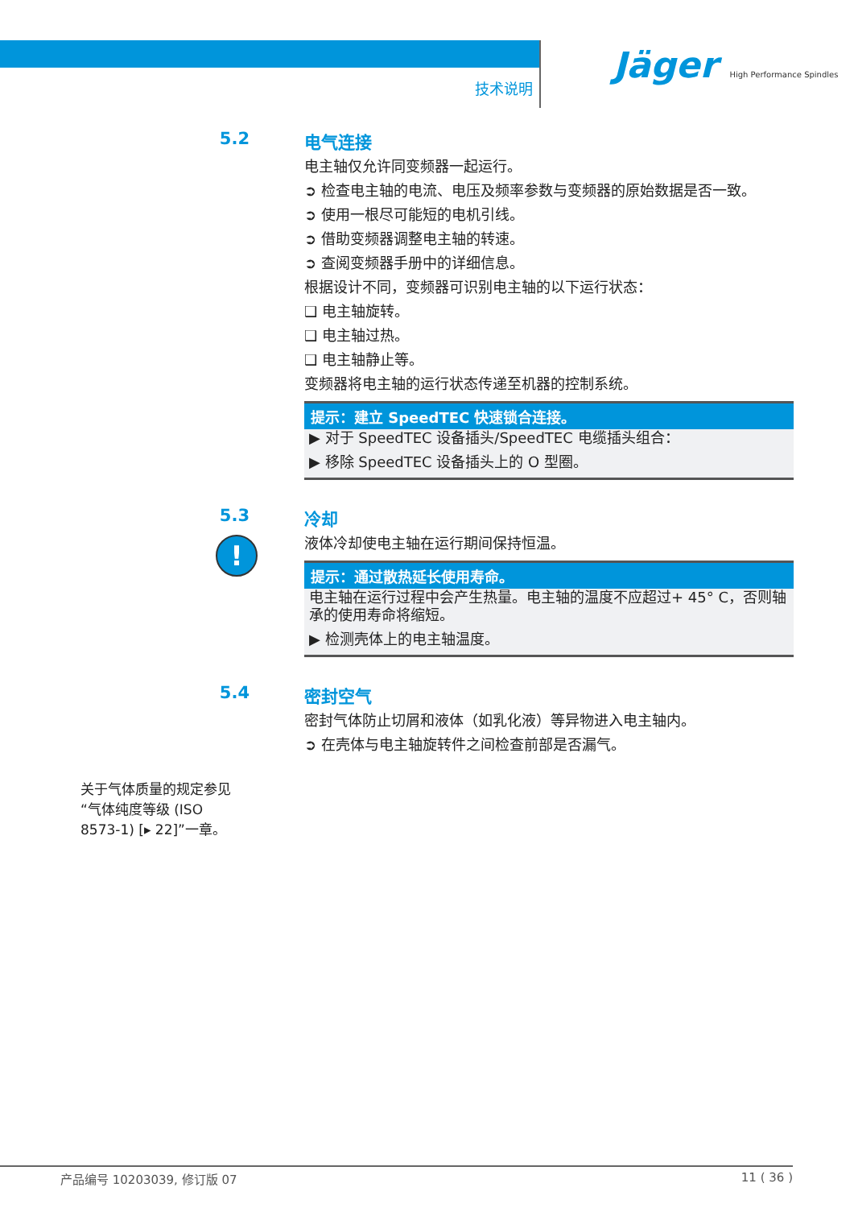技术说明
Jäger High Performance Spindles
5.2 电气连接
电主轴仅允许同变频器一起运行。
➲ 检查电主轴的电流、电压及频率参数与变频器的原始数据是否一致。
➲ 使用一根尽可能短的电机引线。
➲ 借助变频器调整电主轴的转速。
➲ 查阅变频器手册中的详细信息。
根据设计不同，变频器可识别电主轴的以下运行状态：
❑ 电主轴旋转。
❑ 电主轴过热。
❑ 电主轴静止等。
变频器将电主轴的运行状态传递至机器的控制系统。
提示：建立 SpeedTEC 快速锁合连接。
▶ 对于 SpeedTEC 设备插头/SpeedTEC 电缆插头组合：
▶ 移除 SpeedTEC 设备插头上的 O 型圈。
5.3
!
冷却
液体冷却使电主轴在运行期间保持恒温。
提示：通过散热延长使用寿命。
电主轴在运行过程中会产生热量。电主轴的温度不应超过+ 45° C，否则轴承的使用寿命将缩短。
▶ 检测壳体上的电主轴温度。
5.4 密封空气
密封气体防止切屑和液体（如乳化液）等异物进入电主轴内。
➲ 在壳体与电主轴旋转件之间检查前部是否漏气。
关于气体质量的规定参见“气体纯度等级 (ISO 8573-1) [▸ 22]”一章。
产品编号 10203039, 修订版 07 11 ( 36 )